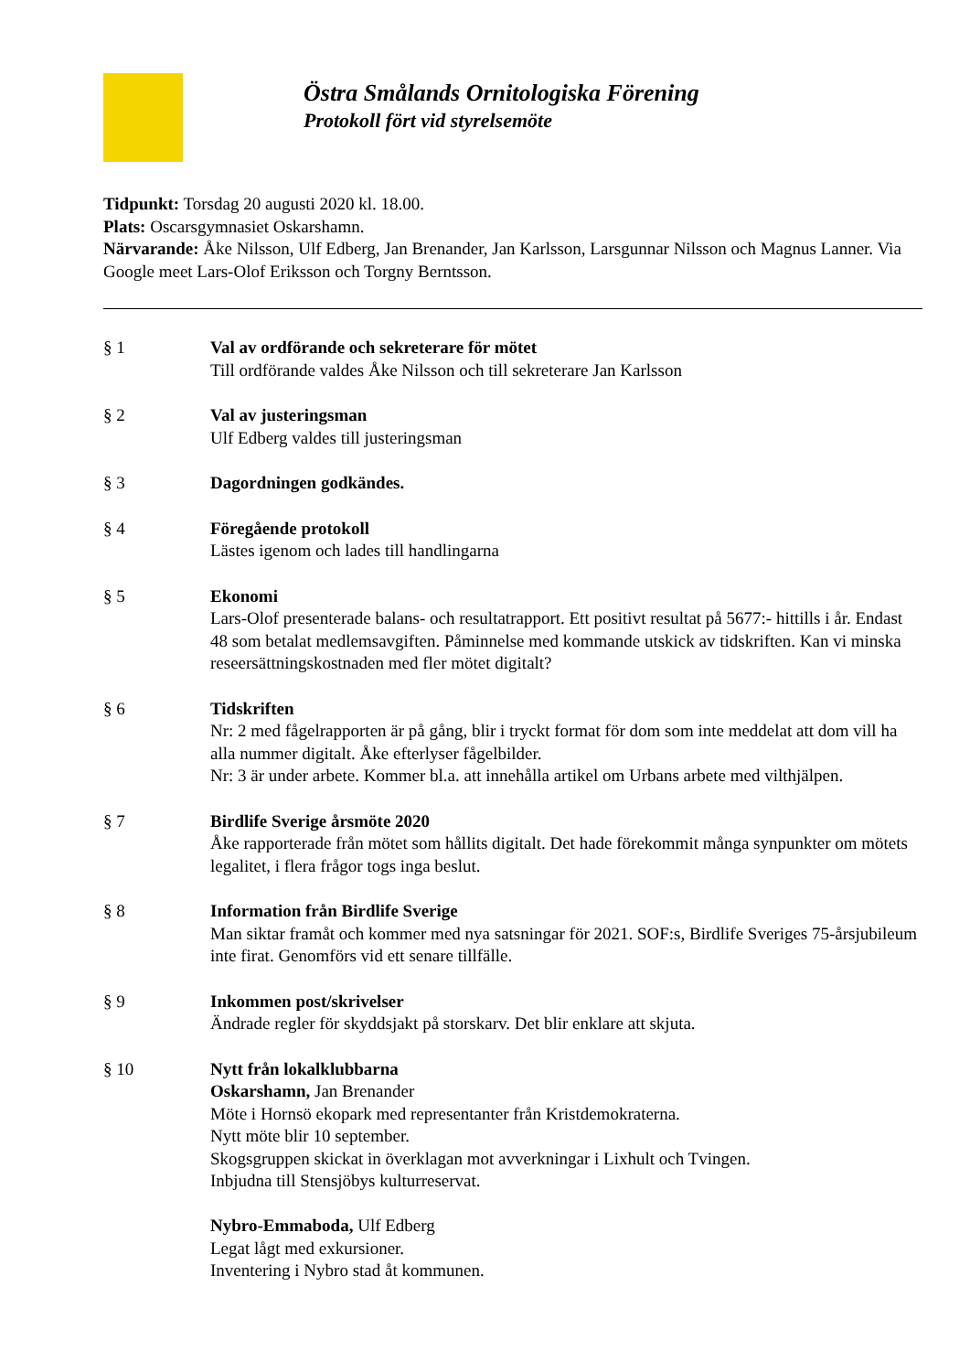Östra Smålands Ornitologiska Förening
Protokoll fört vid styrelsemöte
Tidpunkt: Torsdag 20 augusti 2020 kl. 18.00.
Plats: Oscarsgymnasiet Oskarshamn.
Närvarande: Åke Nilsson, Ulf Edberg, Jan Brenander, Jan Karlsson, Larsgunnar Nilsson och Magnus Lanner. Via Google meet Lars-Olof Eriksson och Torgny Berntsson.
§ 1 Val av ordförande och sekreterare för mötet
Till ordförande valdes Åke Nilsson och till sekreterare Jan Karlsson
§ 2 Val av justeringsman
Ulf Edberg valdes till justeringsman
§ 3 Dagordningen godkändes.
§ 4 Föregående protokoll
Lästes igenom och lades till handlingarna
§ 5 Ekonomi
Lars-Olof presenterade balans- och resultatrapport. Ett positivt resultat på 5677:- hittills i år. Endast 48 som betalat medlemsavgiften. Påminnelse med kommande utskick av tidskriften. Kan vi minska reseersättningskostnaden med fler mötet digitalt?
§ 6 Tidskriften
Nr: 2 med fågelrapporten är på gång, blir i tryckt format för dom som inte meddelat att dom vill ha alla nummer digitalt. Åke efterlyser fågelbilder.
Nr: 3 är under arbete. Kommer bl.a. att innehålla artikel om Urbans arbete med vilthjälpen.
§ 7 Birdlife Sverige årsmöte 2020
Åke rapporterade från mötet som hållits digitalt. Det hade förekommit många synpunkter om mötets legalitet, i flera frågor togs inga beslut.
§ 8 Information från Birdlife Sverige
Man siktar framåt och kommer med nya satsningar för 2021. SOF:s, Birdlife Sveriges 75-årsjubileum inte firat. Genomförs vid ett senare tillfälle.
§ 9 Inkommen post/skrivelser
Ändrade regler för skyddsjakt på storskarv. Det blir enklare att skjuta.
§ 10 Nytt från lokalklubbarna
Oskarshamn, Jan Brenander
Möte i Hornsö ekopark med representanter från Kristdemokraterna.
Nytt möte blir 10 september.
Skogsgruppen skickat in överklagan mot avverkningar i Lixhult och Tvingen.
Inbjudna till Stensjöbys kulturreservat.
Nybro-Emmaboda, Ulf Edberg
Legat lågt med exkursioner.
Inventering i Nybro stad åt kommunen.